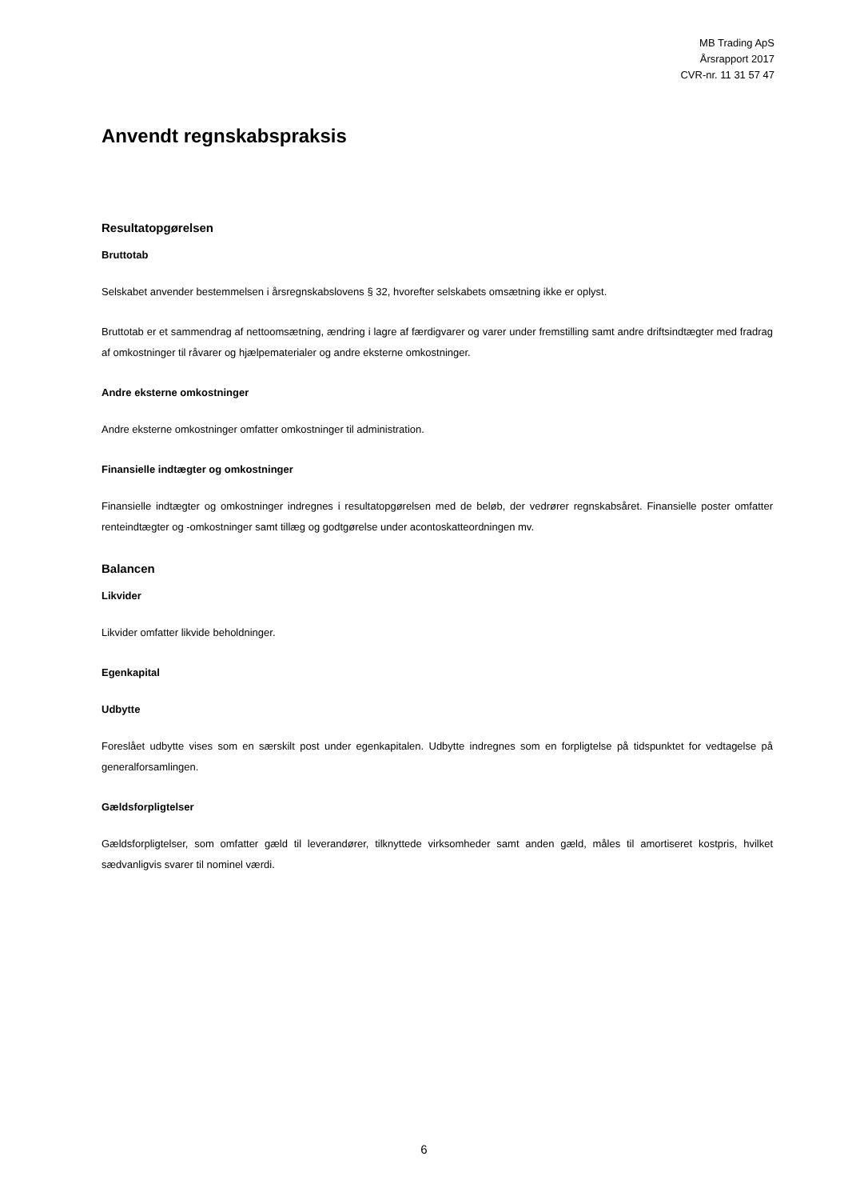MB Trading ApS
Årsrapport 2017
CVR-nr. 11 31 57 47
Anvendt regnskabspraksis
Resultatopgørelsen
Bruttotab
Selskabet anvender bestemmelsen i årsregnskabslovens § 32, hvorefter selskabets omsætning ikke er oplyst.
Bruttotab er et sammendrag af nettoomsætning, ændring i lagre af færdigvarer og varer under fremstilling samt andre driftsindtægter med fradrag af omkostninger til råvarer og hjælpematerialer og andre eksterne omkostninger.
Andre eksterne omkostninger
Andre eksterne omkostninger omfatter omkostninger til administration.
Finansielle indtægter og omkostninger
Finansielle indtægter og omkostninger indregnes i resultatopgørelsen med de beløb, der vedrører regnskabsåret. Finansielle poster omfatter renteindtægter og -omkostninger samt tillæg og godtgørelse under acontoskatteordningen mv.
Balancen
Likvider
Likvider omfatter likvide beholdninger.
Egenkapital
Udbytte
Foreslået udbytte vises som en særskilt post under egenkapitalen. Udbytte indregnes som en forpligtelse på tidspunktet for vedtagelse på generalforsamlingen.
Gældsforpligtelser
Gældsforpligtelser, som omfatter gæld til leverandører, tilknyttede virksomheder samt anden gæld, måles til amortiseret kostpris, hvilket sædvanligvis svarer til nominel værdi.
6